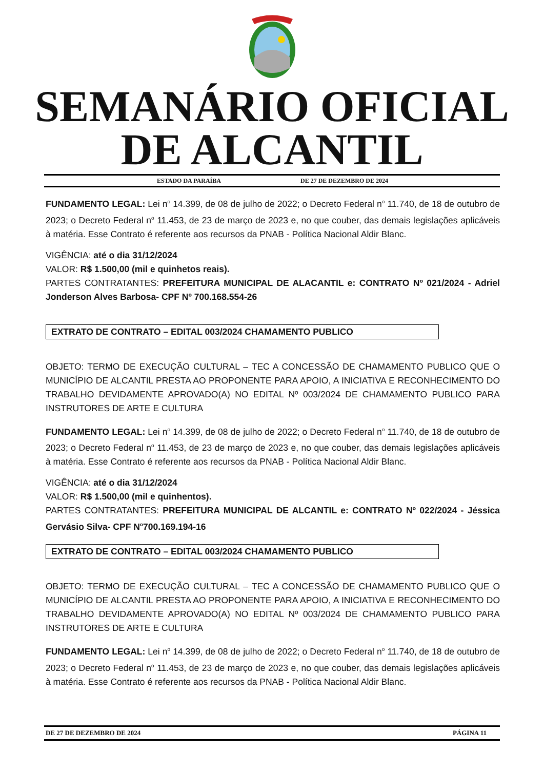SEMANÁRIO OFICIAL
DE ALCANTIL
ESTADO DA PARAÍBA DE 27 DE DEZEMBRO DE 2024
FUNDAMENTO LEGAL: Lei n<sup>o</sup> 14.399, de 08 de julho de 2022; o Decreto Federal n<sup>o</sup> 11.740, de 18 de outubro de 2023; o Decreto Federal n<sup>o</sup> 11.453, de 23 de março de 2023 e, no que couber, das demais legislações aplicáveis à matéria. Esse Contrato é referente aos recursos da PNAB - Política Nacional Aldir Blanc.
VIGÊNCIA: até o dia 31/12/2024
VALOR: R$ 1.500,00 (mil e quinhetos reais).
PARTES CONTRATANTES: PREFEITURA MUNICIPAL DE ALACANTIL e: CONTRATO Nº 021/2024 - Adriel Jonderson Alves Barbosa- CPF Nº 700.168.554-26
EXTRATO DE CONTRATO – EDITAL 003/2024 CHAMAMENTO PUBLICO
OBJETO: TERMO DE EXECUÇÃO CULTURAL – TEC A CONCESSÃO DE CHAMAMENTO PUBLICO QUE O MUNICÍPIO DE ALCANTIL PRESTA AO PROPONENTE PARA APOIO, A INICIATIVA E RECONHECIMENTO DO TRABALHO DEVIDAMENTE APROVADO(A) NO EDITAL Nº 003/2024 DE CHAMAMENTO PUBLICO PARA INSTRUTORES DE ARTE E CULTURA
FUNDAMENTO LEGAL: Lei n<sup>o</sup> 14.399, de 08 de julho de 2022; o Decreto Federal n<sup>o</sup> 11.740, de 18 de outubro de 2023; o Decreto Federal n<sup>o</sup> 11.453, de 23 de março de 2023 e, no que couber, das demais legislações aplicáveis à matéria. Esse Contrato é referente aos recursos da PNAB - Política Nacional Aldir Blanc.
VIGÊNCIA: até o dia 31/12/2024
VALOR: R$ 1.500,00 (mil e quinhentos).
PARTES CONTRATANTES: PREFEITURA MUNICIPAL DE ALCANTIL e: CONTRATO Nº 022/2024 - Jéssica Gervásio Silva- CPF N<sup>o</sup>700.169.194-16
EXTRATO DE CONTRATO – EDITAL 003/2024 CHAMAMENTO PUBLICO
OBJETO: TERMO DE EXECUÇÃO CULTURAL – TEC A CONCESSÃO DE CHAMAMENTO PUBLICO QUE O MUNICÍPIO DE ALCANTIL PRESTA AO PROPONENTE PARA APOIO, A INICIATIVA E RECONHECIMENTO DO TRABALHO DEVIDAMENTE APROVADO(A) NO EDITAL Nº 003/2024 DE CHAMAMENTO PUBLICO PARA INSTRUTORES DE ARTE E CULTURA
FUNDAMENTO LEGAL: Lei n<sup>o</sup> 14.399, de 08 de julho de 2022; o Decreto Federal n<sup>o</sup> 11.740, de 18 de outubro de 2023; o Decreto Federal n<sup>o</sup> 11.453, de 23 de março de 2023 e, no que couber, das demais legislações aplicáveis à matéria. Esse Contrato é referente aos recursos da PNAB - Política Nacional Aldir Blanc.
DE 27 DE DEZEMBRO DE 2024 PÁGINA 11